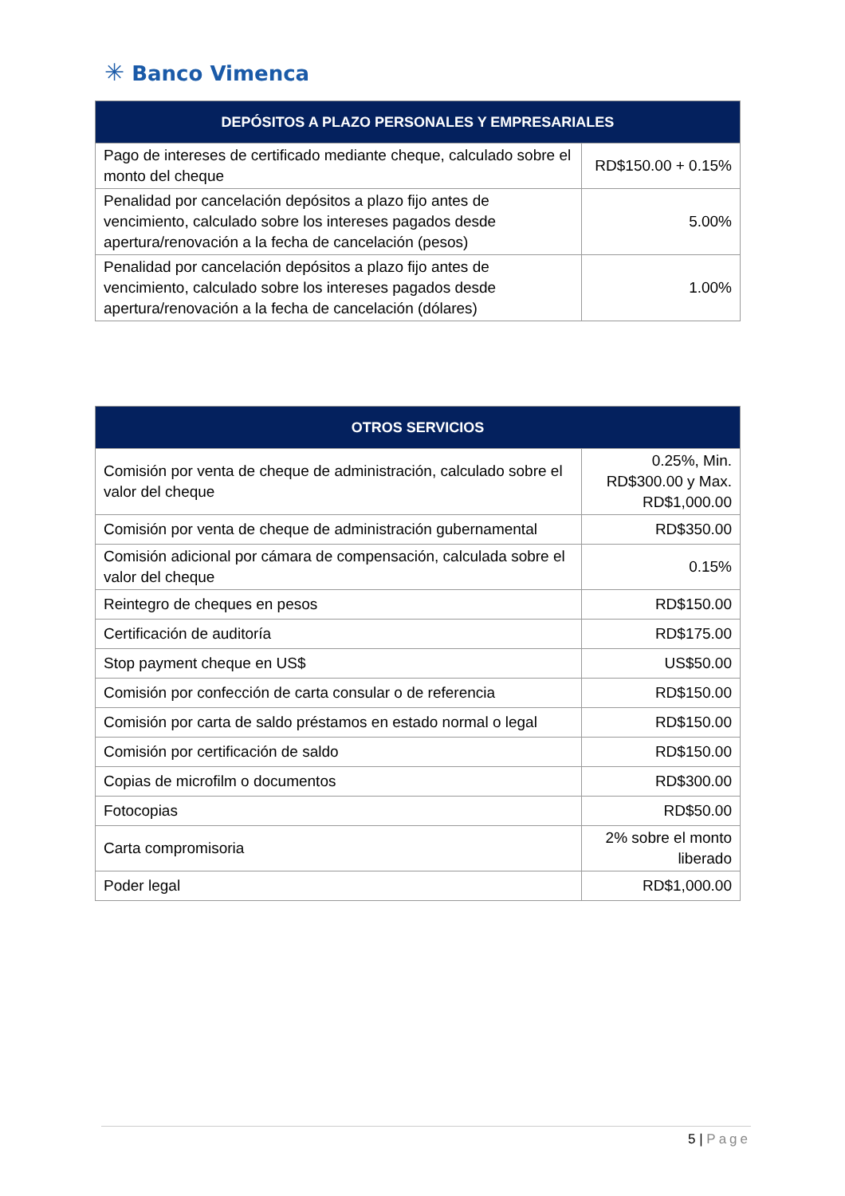✳ Banco Vimenca
| DEPÓSITOS A PLAZO PERSONALES Y EMPRESARIALES | |
| --- | --- |
| Pago de intereses de certificado mediante cheque, calculado sobre el monto del cheque | RD$150.00 + 0.15% |
| Penalidad por cancelación depósitos a plazo fijo antes de vencimiento, calculado sobre los intereses pagados desde apertura/renovación a la fecha de cancelación (pesos) | 5.00% |
| Penalidad por cancelación depósitos a plazo fijo antes de vencimiento, calculado sobre los intereses pagados desde apertura/renovación a la fecha de cancelación (dólares) | 1.00% |
| OTROS SERVICIOS | |
| --- | --- |
| Comisión por venta de cheque de administración, calculado sobre el valor del cheque | 0.25%, Min. RD$300.00 y Max. RD$1,000.00 |
| Comisión por venta de cheque de administración gubernamental | RD$350.00 |
| Comisión adicional por cámara de compensación, calculada sobre el valor del cheque | 0.15% |
| Reintegro de cheques en pesos | RD$150.00 |
| Certificación de auditoría | RD$175.00 |
| Stop payment cheque en US$ | US$50.00 |
| Comisión por confección de carta consular o de referencia | RD$150.00 |
| Comisión por carta de saldo préstamos en estado normal o legal | RD$150.00 |
| Comisión por certificación de saldo | RD$150.00 |
| Copias de microfilm o documentos | RD$300.00 |
| Fotocopias | RD$50.00 |
| Carta compromisoria | 2% sobre el monto liberado |
| Poder legal | RD$1,000.00 |
5 | Page